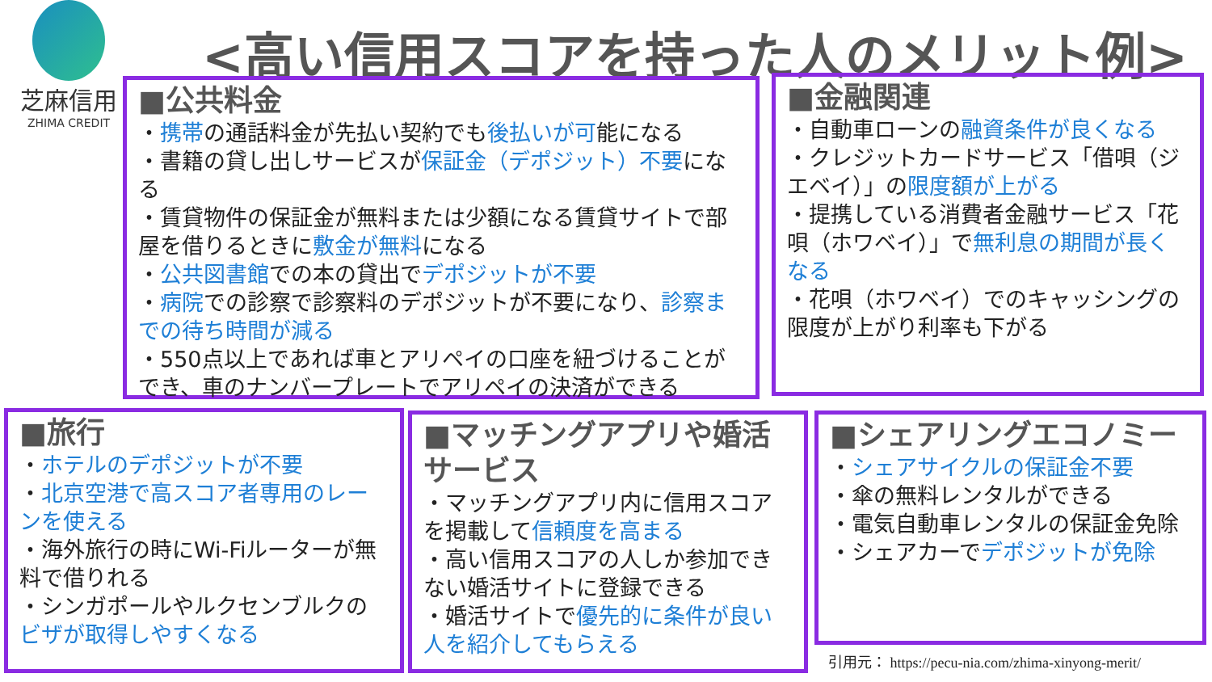芝麻信用
ZHIMA CREDIT
<高い信用スコアを持った人のメリット例>
■公共料金
・携帯の通話料金が先払い契約でも後払いが可能になる
・書籍の貸し出しサービスが保証金（デポジット）不要になる
・賃貸物件の保証金が無料または少額になる賃貸サイトで部屋を借りるときに敷金が無料になる
・公共図書館での本の貸出でデポジットが不要
・病院での診察で診察料のデポジットが不要になり、診察までの待ち時間が減る
・550点以上であれば車とアリペイの口座を紐づけることができ、車のナンバープレートでアリペイの決済ができる
■金融関連
・自動車ローンの融資条件が良くなる
・クレジットカードサービス「借唄（ジエベイ）」の限度額が上がる
・提携している消費者金融サービス「花唄（ホワベイ）」で無利息の期間が長くなる
・花唄（ホワベイ）でのキャッシングの限度が上がり利率も下がる
■旅行
・ホテルのデポジットが不要
・北京空港で高スコア者専用のレーンを使える
・海外旅行の時にWi-Fiルーターが無料で借りれる
・シンガポールやルクセンブルクのビザが取得しやすくなる
■マッチングアプリや婚活サービス
・マッチングアプリ内に信用スコアを掲載して信頼度を高まる
・高い信用スコアの人しか参加できない婚活サイトに登録できる
・婚活サイトで優先的に条件が良い人を紹介してもらえる
■シェアリングエコノミー
・シェアサイクルの保証金不要
・傘の無料レンタルができる
・電気自動車レンタルの保証金免除
・シェアカーでデポジットが免除
引用元： https://pecu-nia.com/zhima-xinyong-merit/